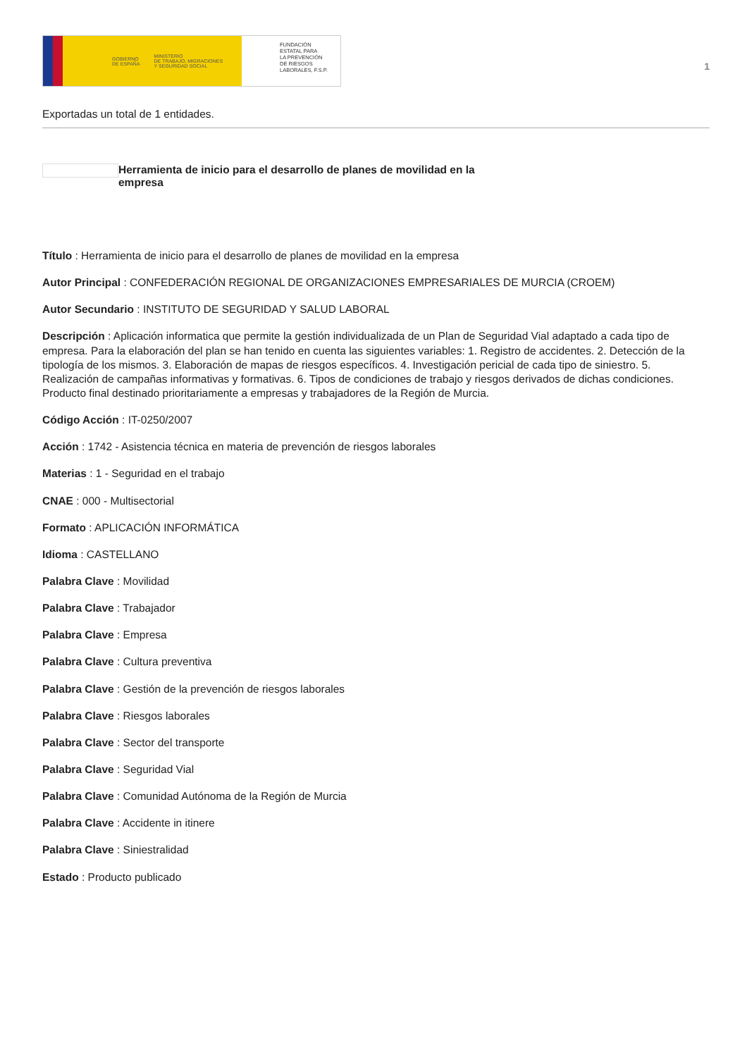GOBIERNO
DE ESPAÑA MINISTERIO
DE TRABAJO, MIGRACIONES
Y SEGURIDAD SOCIAL
FUNDACIÓN
ESTATAL PARA
LA PREVENCIÓN
DE RIESGOS
LABORALES, F.S.P.
1
Exportadas un total de 1 entidades.
Herramienta de inicio para el desarrollo de planes de movilidad en la empresa
Título : Herramienta de inicio para el desarrollo de planes de movilidad en la empresa
Autor Principal : CONFEDERACIÓN REGIONAL DE ORGANIZACIONES EMPRESARIALES DE MURCIA (CROEM)
Autor Secundario : INSTITUTO DE SEGURIDAD Y SALUD LABORAL
Descripción : Aplicación informatica que permite la gestión individualizada de un Plan de Seguridad Vial adaptado a cada tipo de empresa. Para la elaboración del plan se han tenido en cuenta las siguientes variables: 1. Registro de accidentes. 2. Detección de la tipología de los mismos. 3. Elaboración de mapas de riesgos específicos. 4. Investigación pericial de cada tipo de siniestro. 5. Realización de campañas informativas y formativas. 6. Tipos de condiciones de trabajo y riesgos derivados de dichas condiciones. Producto final destinado prioritariamente a empresas y trabajadores de la Región de Murcia.
Código Acción : IT-0250/2007
Acción : 1742 - Asistencia técnica en materia de prevención de riesgos laborales
Materias : 1 - Seguridad en el trabajo
CNAE : 000 - Multisectorial
Formato : APLICACIÓN INFORMÁTICA
Idioma : CASTELLANO
Palabra Clave : Movilidad
Palabra Clave : Trabajador
Palabra Clave : Empresa
Palabra Clave : Cultura preventiva
Palabra Clave : Gestión de la prevención de riesgos laborales
Palabra Clave : Riesgos laborales
Palabra Clave : Sector del transporte
Palabra Clave : Seguridad Vial
Palabra Clave : Comunidad Autónoma de la Región de Murcia
Palabra Clave : Accidente in itinere
Palabra Clave : Siniestralidad
Estado : Producto publicado